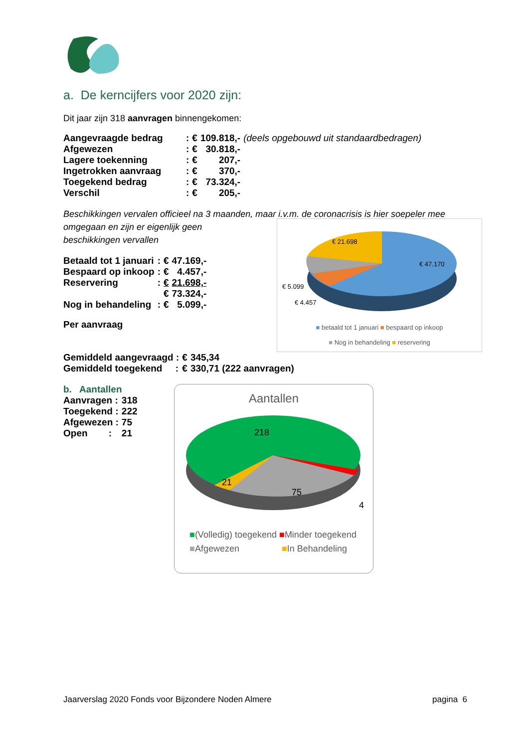a. De kerncijfers voor 2020 zijn:
Dit jaar zijn 318 aanvragen binnengekomen:
| Aangevraagde bedrag | : | € | 109.818,- | (deels opgebouwd uit standaardbedragen) |
| Afgewezen | : | € | 30.818,- | |
| Lagere toekenning | : | € | 207,- | |
| Ingetrokken aanvraag | : | € | 370,- | |
| Toegekend bedrag | : | € | 73.324,- | |
| Verschil | : | € | 205,- | |
Beschikkingen vervalen officieel na 3 maanden, maar i.v.m. de coronacrisis is hier soepeler mee
omgegaan en zijn er eigenlijk geen
beschikkingen vervallen
| Betaald tot 1 januari | : | € | 47.169,- |
| Bespaard op inkoop | : | € | 4.457,- |
| Reservering | : | € | 21.698,- |
| | | € | 73.324,- |
| Nog in behandeling | : | € | 5.099,- |
| Per aanvraag |
€ 21.698
€ 47.170
€ 5.099
€ 4.457
■ betaald tot 1 januari ■ bespaard op inkoop
■ Nog in behandeling ■ reservering
| Gemiddeld aangevraagd : | € | 345,34 |
| Gemiddeld toegekend : | € | 330,71 (222 aanvragen) |
b. Aantallen
| Aanvragen : | 318 |
| Toegekend : | 222 |
| Afgewezen : | 75 |
| Open : | 21 |
Aantallen
218
21
75
4
■(Volledig) toegekend ■Minder toegekend
■Afgewezen ■In Behandeling
Jaarverslag 2020 Fonds voor Bijzondere Noden Almere pagina 6